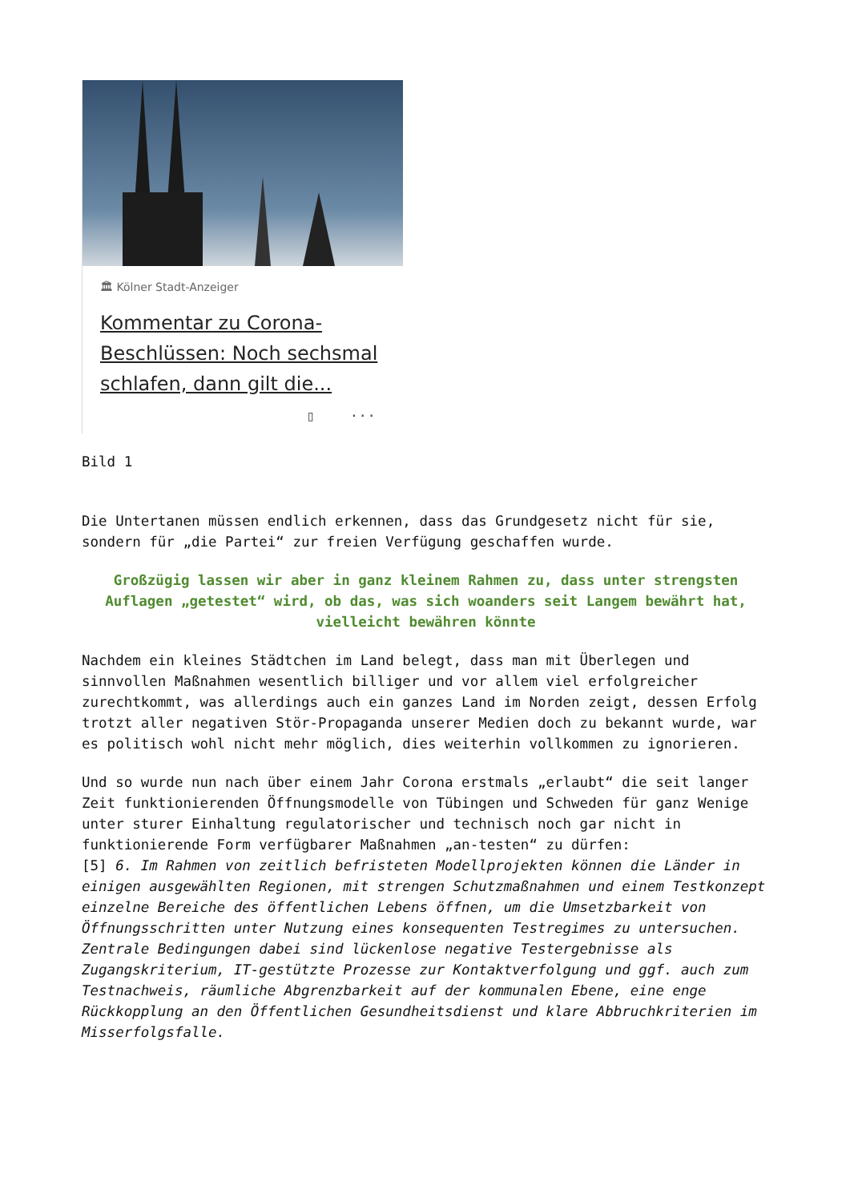🏛 Kölner Stadt-Anzeiger
Kommentar zu Corona-Beschlüssen: Noch sechsmal schlafen, dann gilt die...
▯ ···
Bild 1
Die Untertanen müssen endlich erkennen, dass das Grundgesetz nicht für sie, sondern für „die Partei“ zur freien Verfügung geschaffen wurde.
Großzügig lassen wir aber in ganz kleinem Rahmen zu, dass unter strengsten Auflagen „getestet“ wird, ob das, was sich woanders seit Langem bewährt hat, vielleicht bewähren könnte
Nachdem ein kleines Städtchen im Land belegt, dass man mit Überlegen und sinnvollen Maßnahmen wesentlich billiger und vor allem viel erfolgreicher zurechtkommt, was allerdings auch ein ganzes Land im Norden zeigt, dessen Erfolg trotzt aller negativen Stör-Propaganda unserer Medien doch zu bekannt wurde, war es politisch wohl nicht mehr möglich, dies weiterhin vollkommen zu ignorieren.
Und so wurde nun nach über einem Jahr Corona erstmals „erlaubt“ die seit langer Zeit funktionierenden Öffnungsmodelle von Tübingen und Schweden für ganz Wenige unter sturer Einhaltung regulatorischer und technisch noch gar nicht in funktionierende Form verfügbarer Maßnahmen „an-testen“ zu dürfen:
[5] 6. Im Rahmen von zeitlich befristeten Modellprojekten können die Länder in einigen ausgewählten Regionen, mit strengen Schutzmaßnahmen und einem Testkonzept einzelne Bereiche des öffentlichen Lebens öffnen, um die Umsetzbarkeit von Öffnungsschritten unter Nutzung eines konsequenten Testregimes zu untersuchen.
Zentrale Bedingungen dabei sind lückenlose negative Testergebnisse als Zugangskriterium, IT-gestützte Prozesse zur Kontaktverfolgung und ggf. auch zum Testnachweis, räumliche Abgrenzbarkeit auf der kommunalen Ebene, eine enge Rückkopplung an den Öffentlichen Gesundheitsdienst und klare Abbruchkriterien im Misserfolgsfalle.